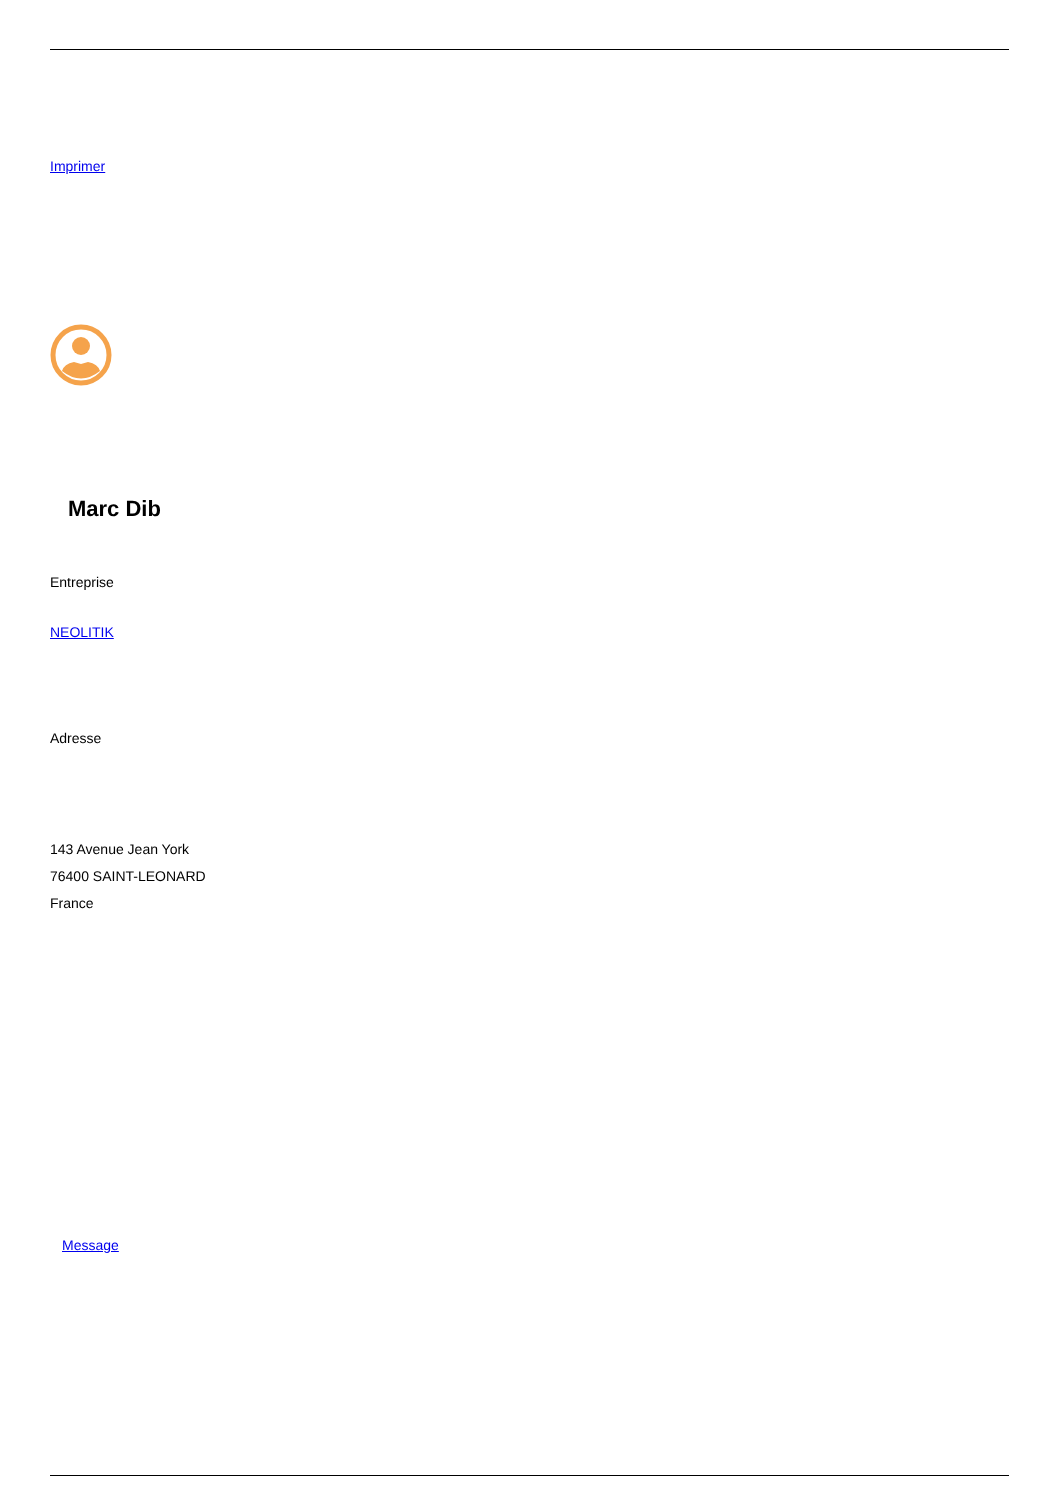Imprimer
Marc Dib
Entreprise
NEOLITIK
Adresse
143 Avenue Jean York
76400 SAINT-LEONARD
France
Message